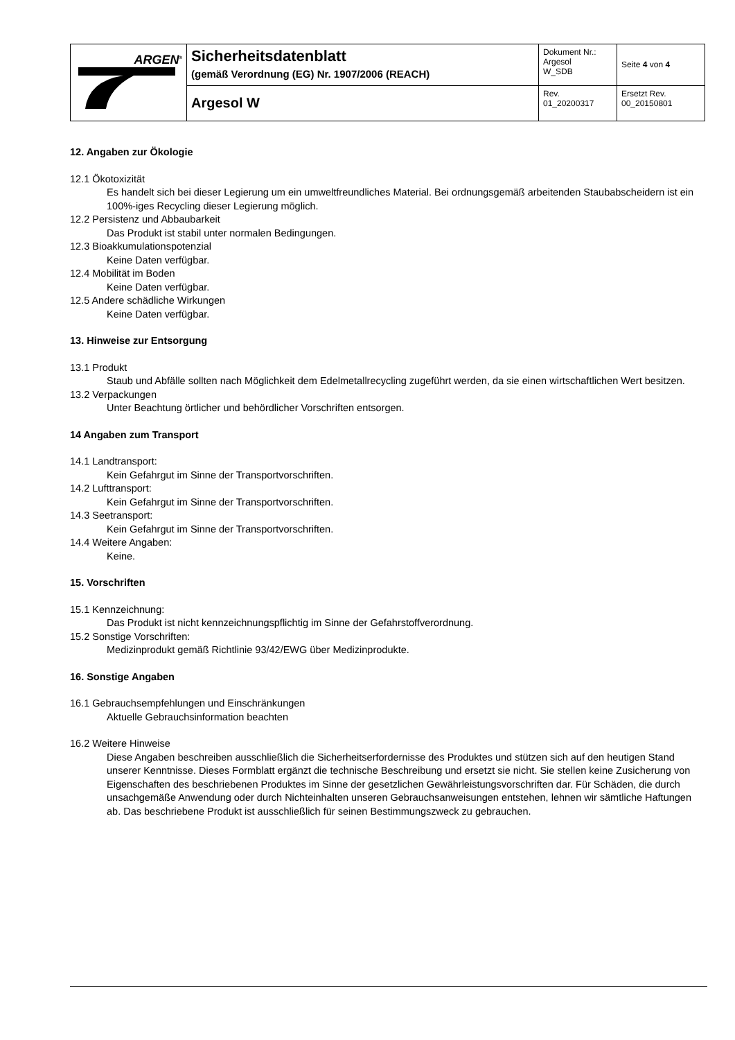| ARGEN<sup>®</sup> | Sicherheitsdatenblatt (gemäß Verordnung (EG) Nr. 1907/2006 (REACH) | Dokument Nr.: Argesol W_SDB | Seite 4 von 4 |
| | Argesol W | Rev. 01_20200317 | Ersetzt Rev. 00_20150801 |
12. Angaben zur Ökologie
12.1 Ökotoxizität
Es handelt sich bei dieser Legierung um ein umweltfreundliches Material. Bei ordnungsgemäß arbeitenden Staubabscheidern ist ein 100%-iges Recycling dieser Legierung möglich.
12.2 Persistenz und Abbaubarkeit
Das Produkt ist stabil unter normalen Bedingungen.
12.3 Bioakkumulationspotenzial
Keine Daten verfügbar.
12.4 Mobilität im Boden
Keine Daten verfügbar.
12.5 Andere schädliche Wirkungen
Keine Daten verfügbar.
13. Hinweise zur Entsorgung
13.1 Produkt
Staub und Abfälle sollten nach Möglichkeit dem Edelmetallrecycling zugeführt werden, da sie einen wirtschaftlichen Wert besitzen.
13.2 Verpackungen
Unter Beachtung örtlicher und behördlicher Vorschriften entsorgen.
14 Angaben zum Transport
14.1 Landtransport:
Kein Gefahrgut im Sinne der Transportvorschriften.
14.2 Lufttransport:
Kein Gefahrgut im Sinne der Transportvorschriften.
14.3 Seetransport:
Kein Gefahrgut im Sinne der Transportvorschriften.
14.4 Weitere Angaben:
Keine.
15. Vorschriften
15.1 Kennzeichnung:
Das Produkt ist nicht kennzeichnungspflichtig im Sinne der Gefahrstoffverordnung.
15.2 Sonstige Vorschriften:
Medizinprodukt gemäß Richtlinie 93/42/EWG über Medizinprodukte.
16. Sonstige Angaben
16.1 Gebrauchsempfehlungen und Einschränkungen
Aktuelle Gebrauchsinformation beachten
16.2 Weitere Hinweise
Diese Angaben beschreiben ausschließlich die Sicherheitserfordernisse des Produktes und stützen sich auf den heutigen Stand unserer Kenntnisse. Dieses Formblatt ergänzt die technische Beschreibung und ersetzt sie nicht. Sie stellen keine Zusicherung von Eigenschaften des beschriebenen Produktes im Sinne der gesetzlichen Gewährleistungsvorschriften dar. Für Schäden, die durch unsachgemäße Anwendung oder durch Nichteinhalten unseren Gebrauchsanweisungen entstehen, lehnen wir sämtliche Haftungen ab. Das beschriebene Produkt ist ausschließlich für seinen Bestimmungszweck zu gebrauchen.